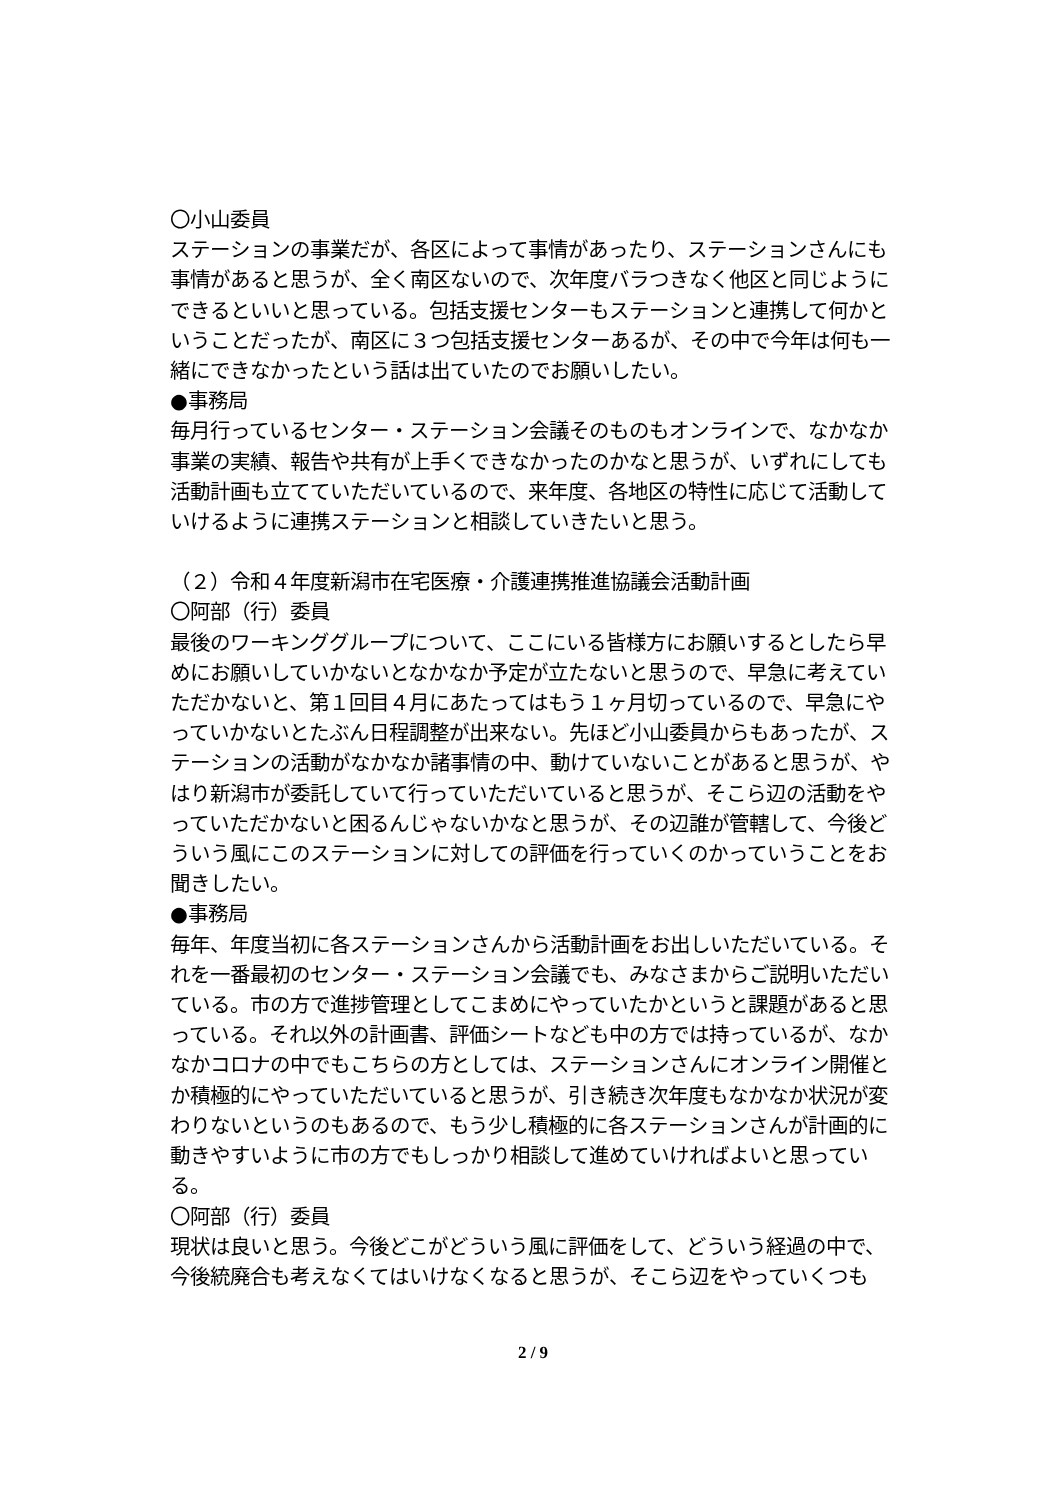〇小山委員
ステーションの事業だが、各区によって事情があったり、ステーションさんにも事情があると思うが、全く南区ないので、次年度バラつきなく他区と同じようにできるといいと思っている。包括支援センターもステーションと連携して何かということだったが、南区に３つ包括支援センターあるが、その中で今年は何も一緒にできなかったという話は出ていたのでお願いしたい。
●事務局
毎月行っているセンター・ステーション会議そのものもオンラインで、なかなか事業の実績、報告や共有が上手くできなかったのかなと思うが、いずれにしても活動計画も立てていただいているので、来年度、各地区の特性に応じて活動していけるように連携ステーションと相談していきたいと思う。
（２）令和４年度新潟市在宅医療・介護連携推進協議会活動計画
〇阿部（行）委員
最後のワーキンググループについて、ここにいる皆様方にお願いするとしたら早めにお願いしていかないとなかなか予定が立たないと思うので、早急に考えていただかないと、第１回目４月にあたってはもう１ヶ月切っているので、早急にやっていかないとたぶん日程調整が出来ない。先ほど小山委員からもあったが、ステーションの活動がなかなか諸事情の中、動けていないことがあると思うが、やはり新潟市が委託していて行っていただいていると思うが、そこら辺の活動をやっていただかないと困るんじゃないかなと思うが、その辺誰が管轄して、今後どういう風にこのステーションに対しての評価を行っていくのかっていうことをお聞きしたい。
●事務局
毎年、年度当初に各ステーションさんから活動計画をお出しいただいている。それを一番最初のセンター・ステーション会議でも、みなさまからご説明いただいている。市の方で進捗管理としてこまめにやっていたかというと課題があると思っている。それ以外の計画書、評価シートなども中の方では持っているが、なかなかコロナの中でもこちらの方としては、ステーションさんにオンライン開催とか積極的にやっていただいていると思うが、引き続き次年度もなかなか状況が変わりないというのもあるので、もう少し積極的に各ステーションさんが計画的に動きやすいように市の方でもしっかり相談して進めていければよいと思っている。
〇阿部（行）委員
現状は良いと思う。今後どこがどういう風に評価をして、どういう経過の中で、今後統廃合も考えなくてはいけなくなると思うが、そこら辺をやっていくつも
2 / 9